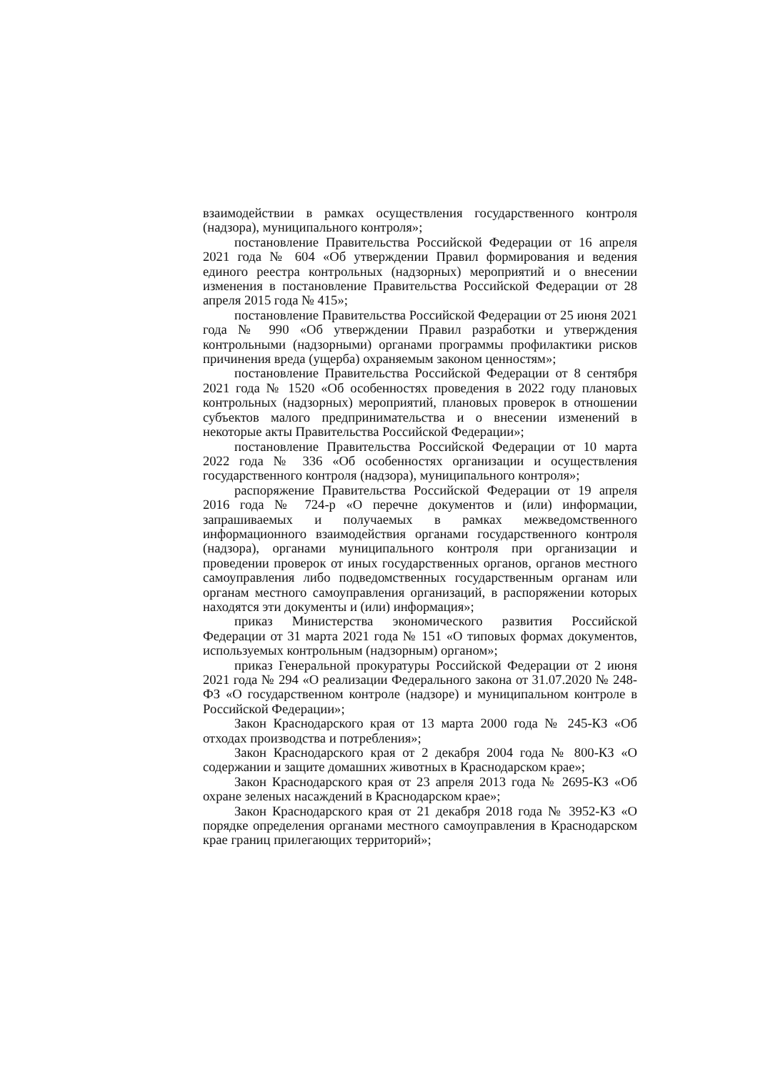взаимодействии в рамках осуществления государственного контроля (надзора), муниципального контроля»;
постановление Правительства Российской Федерации от 16 апреля 2021 года № 604 «Об утверждении Правил формирования и ведения единого реестра контрольных (надзорных) мероприятий и о внесении изменения в постановление Правительства Российской Федерации от 28 апреля 2015 года № 415»;
постановление Правительства Российской Федерации от 25 июня 2021 года № 990 «Об утверждении Правил разработки и утверждения контрольными (надзорными) органами программы профилактики рисков причинения вреда (ущерба) охраняемым законом ценностям»;
постановление Правительства Российской Федерации от 8 сентября 2021 года № 1520 «Об особенностях проведения в 2022 году плановых контрольных (надзорных) мероприятий, плановых проверок в отношении субъектов малого предпринимательства и о внесении изменений в некоторые акты Правительства Российской Федерации»;
постановление Правительства Российской Федерации от 10 марта 2022 года № 336 «Об особенностях организации и осуществления государственного контроля (надзора), муниципального контроля»;
распоряжение Правительства Российской Федерации от 19 апреля 2016 года № 724-р «О перечне документов и (или) информации, запрашиваемых и получаемых в рамках межведомственного информационного взаимодействия органами государственного контроля (надзора), органами муниципального контроля при организации и проведении проверок от иных государственных органов, органов местного самоуправления либо подведомственных государственным органам или органам местного самоуправления организаций, в распоряжении которых находятся эти документы и (или) информация»;
приказ Министерства экономического развития Российской Федерации от 31 марта 2021 года № 151 «О типовых формах документов, используемых контрольным (надзорным) органом»;
приказ Генеральной прокуратуры Российской Федерации от 2 июня 2021 года № 294 «О реализации Федерального закона от 31.07.2020 № 248-ФЗ «О государственном контроле (надзоре) и муниципальном контроле в Российской Федерации»;
Закон Краснодарского края от 13 марта 2000 года № 245-КЗ «Об отходах производства и потребления»;
Закон Краснодарского края от 2 декабря 2004 года № 800-КЗ «О содержании и защите домашних животных в Краснодарском крае»;
Закон Краснодарского края от 23 апреля 2013 года № 2695-КЗ «Об охране зеленых насаждений в Краснодарском крае»;
Закон Краснодарского края от 21 декабря 2018 года № 3952-КЗ «О порядке определения органами местного самоуправления в Краснодарском крае границ прилегающих территорий»;